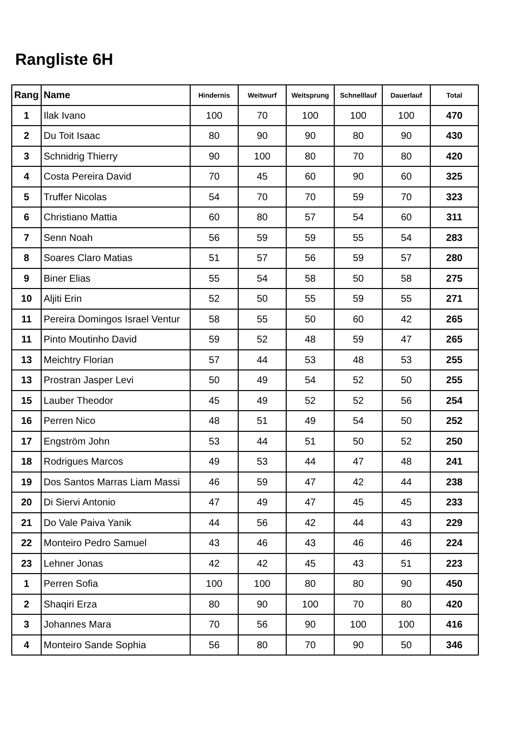Rangliste 6H
| Rang | Name | Hindernis | Weitwurf | Weitsprung | Schnelllauf | Dauerlauf | Total |
| --- | --- | --- | --- | --- | --- | --- | --- |
| 1 | Ilak Ivano | 100 | 70 | 100 | 100 | 100 | 470 |
| 2 | Du Toit Isaac | 80 | 90 | 90 | 80 | 90 | 430 |
| 3 | Schnidrig Thierry | 90 | 100 | 80 | 70 | 80 | 420 |
| 4 | Costa Pereira David | 70 | 45 | 60 | 90 | 60 | 325 |
| 5 | Truffer Nicolas | 54 | 70 | 70 | 59 | 70 | 323 |
| 6 | Christiano Mattia | 60 | 80 | 57 | 54 | 60 | 311 |
| 7 | Senn Noah | 56 | 59 | 59 | 55 | 54 | 283 |
| 8 | Soares Claro Matias | 51 | 57 | 56 | 59 | 57 | 280 |
| 9 | Biner Elias | 55 | 54 | 58 | 50 | 58 | 275 |
| 10 | Aljiti Erin | 52 | 50 | 55 | 59 | 55 | 271 |
| 11 | Pereira Domingos Israel Ventur | 58 | 55 | 50 | 60 | 42 | 265 |
| 11 | Pinto Moutinho David | 59 | 52 | 48 | 59 | 47 | 265 |
| 13 | Meichtry Florian | 57 | 44 | 53 | 48 | 53 | 255 |
| 13 | Prostran Jasper Levi | 50 | 49 | 54 | 52 | 50 | 255 |
| 15 | Lauber Theodor | 45 | 49 | 52 | 52 | 56 | 254 |
| 16 | Perren Nico | 48 | 51 | 49 | 54 | 50 | 252 |
| 17 | Engström John | 53 | 44 | 51 | 50 | 52 | 250 |
| 18 | Rodrigues Marcos | 49 | 53 | 44 | 47 | 48 | 241 |
| 19 | Dos Santos Marras Liam Massi | 46 | 59 | 47 | 42 | 44 | 238 |
| 20 | Di Siervi Antonio | 47 | 49 | 47 | 45 | 45 | 233 |
| 21 | Do Vale Paiva Yanik | 44 | 56 | 42 | 44 | 43 | 229 |
| 22 | Monteiro Pedro Samuel | 43 | 46 | 43 | 46 | 46 | 224 |
| 23 | Lehner Jonas | 42 | 42 | 45 | 43 | 51 | 223 |
| 1 | Perren Sofia | 100 | 100 | 80 | 80 | 90 | 450 |
| 2 | Shaqiri Erza | 80 | 90 | 100 | 70 | 80 | 420 |
| 3 | Johannes Mara | 70 | 56 | 90 | 100 | 100 | 416 |
| 4 | Monteiro Sande Sophia | 56 | 80 | 70 | 90 | 50 | 346 |